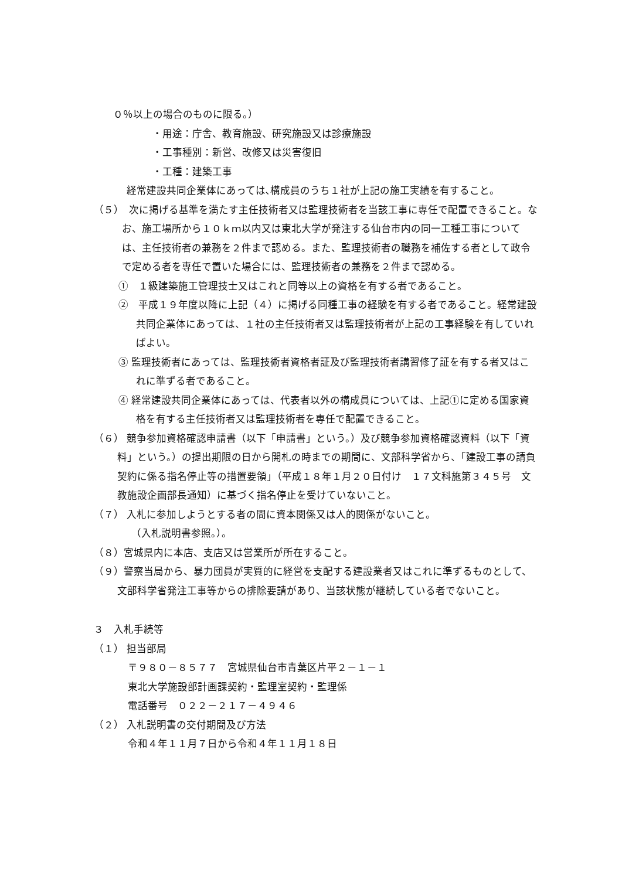０％以上の場合のものに限る。）
・用途：庁舎、教育施設、研究施設又は診療施設
・工事種別：新営、改修又は災害復旧
・工種：建築工事
経常建設共同企業体にあっては､構成員のうち１社が上記の施工実績を有すること。
（５）　次に掲げる基準を満たす主任技術者又は監理技術者を当該工事に専任で配置できること。なお、施工場所から１０ｋｍ以内又は東北大学が発注する仙台市内の同一工種工事については、主任技術者の兼務を２件まで認める。また、監理技術者の職務を補佐する者として政令で定める者を専任で置いた場合には、監理技術者の兼務を２件まで認める。
①　１級建築施工管理技士又はこれと同等以上の資格を有する者であること。
②　平成１９年度以降に上記（４）に掲げる同種工事の経験を有する者であること。経常建設共同企業体にあっては、１社の主任技術者又は監理技術者が上記の工事経験を有していればよい。
③ 監理技術者にあっては、監理技術者資格者証及び監理技術者講習修了証を有する者又はこれに準ずる者であること。
④ 経常建設共同企業体にあっては、代表者以外の構成員については、上記①に定める国家資格を有する主任技術者又は監理技術者を専任で配置できること。
（６） 競争参加資格確認申請書（以下「申請書」という。）及び競争参加資格確認資料（以下「資料」という。）の提出期限の日から開札の時までの期間に、文部科学省から、「建設工事の請負契約に係る指名停止等の措置要領」（平成１８年１月２０日付け　１７文科施第３４５号　文教施設企画部長通知）に基づく指名停止を受けていないこと。
（７） 入札に参加しようとする者の間に資本関係又は人的関係がないこと。
（入札説明書参照。）。
（８）宮城県内に本店、支店又は営業所が所在すること。
（９）警察当局から、暴力団員が実質的に経営を支配する建設業者又はこれに準ずるものとして、文部科学省発注工事等からの排除要請があり、当該状態が継続している者でないこと。
３　入札手続等
（１） 担当部局
〒９８０－８５７７　宮城県仙台市青葉区片平２－１－１
東北大学施設部計画課契約・監理室契約・監理係
電話番号　０２２－２１７－４９４６
（２） 入札説明書の交付期間及び方法
令和４年１１月７日から令和４年１１月１８日